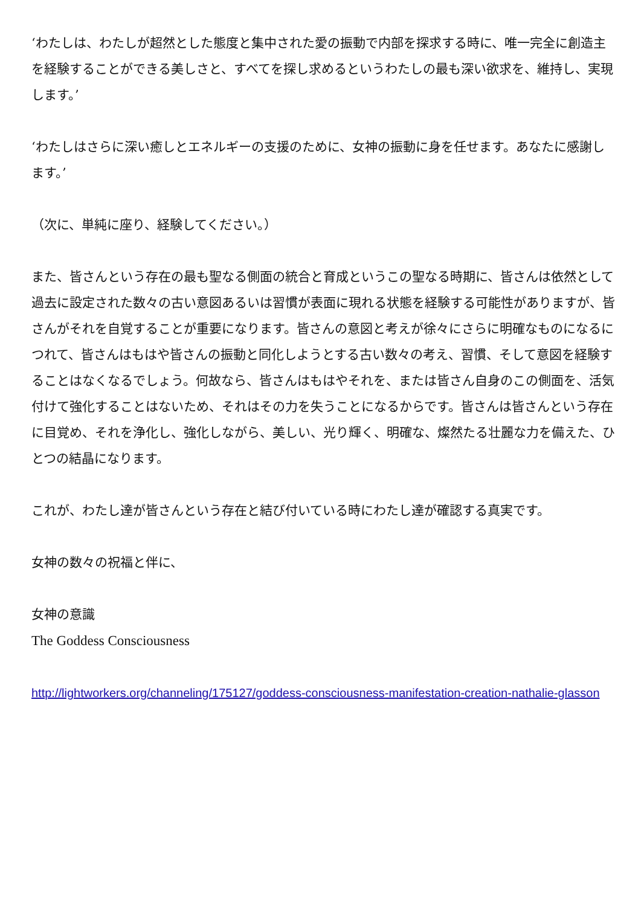‘わたしは、わたしが超然とした態度と集中された愛の振動で内部を探求する時に、唯一完全に創造主を経験することができる美しさと、すべてを探し求めるというわたしの最も深い欲求を、維持し、実現します。’
‘わたしはさらに深い癒しとエネルギーの支援のために、女神の振動に身を任せます。あなたに感謝します。’
（次に、単純に座り、経験してください。）
また、皆さんという存在の最も聖なる側面の統合と育成というこの聖なる時期に、皆さんは依然として過去に設定された数々の古い意図あるいは習慣が表面に現れる状態を経験する可能性がありますが、皆さんがそれを自覚することが重要になります。皆さんの意図と考えが徐々にさらに明確なものになるにつれて、皆さんはもはや皆さんの振動と同化しようとする古い数々の考え、習慣、そして意図を経験することはなくなるでしょう。何故なら、皆さんはもはやそれを、または皆さん自身のこの側面を、活気付けて強化することはないため、それはその力を失うことになるからです。皆さんは皆さんという存在に目覚め、それを浄化し、強化しながら、美しい、光り輝く、明確な、燦然たる壮麗な力を備えた、ひとつの結晶になります。
これが、わたし達が皆さんという存在と結び付いている時にわたし達が確認する真実です。
女神の数々の祝福と伴に、
女神の意識
The Goddess Consciousness
http://lightworkers.org/channeling/175127/goddess-consciousness-manifestation-creation-nathalie-glasson